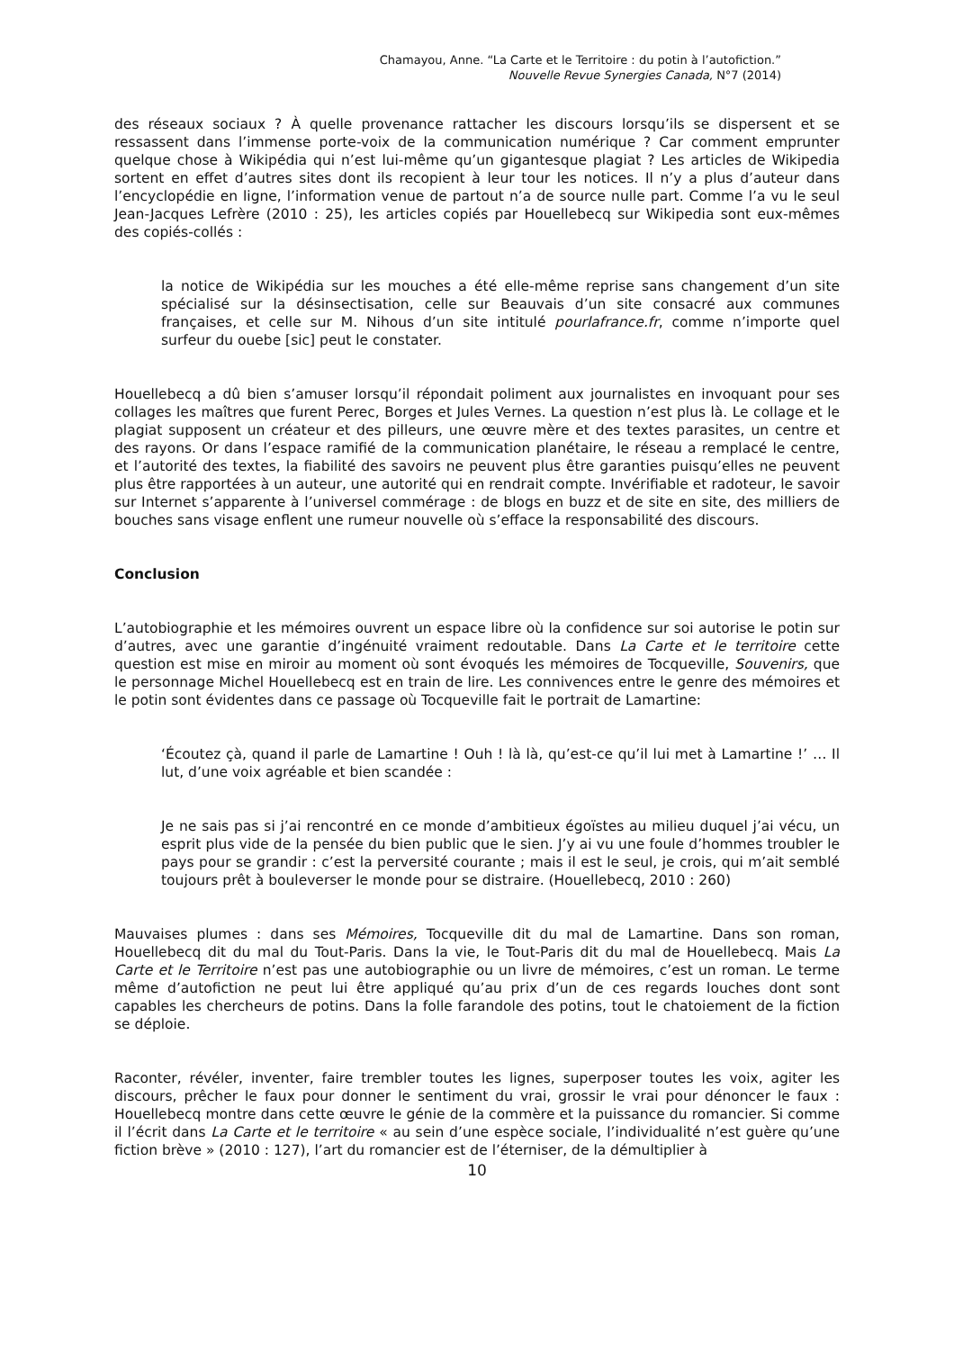Chamayou, Anne. “La Carte et le Territoire : du potin à l’autofiction.”
Nouvelle Revue Synergies Canada, N°7 (2014)
des réseaux sociaux ? À quelle provenance rattacher les discours lorsqu’ils se dispersent et se ressassent dans l’immense porte-voix de la communication numérique ? Car comment emprunter quelque chose à Wikipédia qui n’est lui-même qu’un gigantesque plagiat ? Les articles de Wikipedia sortent en effet d’autres sites dont ils recopient à leur tour les notices. Il n’y a plus d’auteur dans l’encyclopédie en ligne, l’information venue de partout n’a de source nulle part. Comme l’a vu le seul Jean-Jacques Lefrère (2010 : 25), les articles copiés par Houellebecq sur Wikipedia sont eux-mêmes des copiés-collés :
la notice de Wikipédia sur les mouches a été elle-même reprise sans changement d’un site spécialisé sur la désinsectisation, celle sur Beauvais d’un site consacré aux communes françaises, et celle sur M. Nihous d’un site intitulé pourlafrance.fr, comme n’importe quel surfeur du ouebe [sic] peut le constater.
Houellebecq a dû bien s’amuser lorsqu’il répondait poliment aux journalistes en invoquant pour ses collages les maîtres que furent Perec, Borges et Jules Vernes. La question n’est plus là. Le collage et le plagiat supposent un créateur et des pilleurs, une œuvre mère et des textes parasites, un centre et des rayons. Or dans l’espace ramifié de la communication planétaire, le réseau a remplacé le centre, et l’autorité des textes, la fiabilité des savoirs ne peuvent plus être garanties puisqu’elles ne peuvent plus être rapportées à un auteur, une autorité qui en rendrait compte. Invérifiable et radoteur, le savoir sur Internet s’apparente à l’universel commérage : de blogs en buzz et de site en site, des milliers de bouches sans visage enflent une rumeur nouvelle où s’efface la responsabilité des discours.
Conclusion
L’autobiographie et les mémoires ouvrent un espace libre où la confidence sur soi autorise le potin sur d’autres, avec une garantie d’ingénuité vraiment redoutable. Dans La Carte et le territoire cette question est mise en miroir au moment où sont évoqués les mémoires de Tocqueville, Souvenirs, que le personnage Michel Houellebecq est en train de lire. Les connivences entre le genre des mémoires et le potin sont évidentes dans ce passage où Tocqueville fait le portrait de Lamartine:
‘Écoutez çà, quand il parle de Lamartine ! Ouh ! là là, qu’est-ce qu’il lui met à Lamartine !’ … Il lut, d’une voix agréable et bien scandée :
Je ne sais pas si j’ai rencontré en ce monde d’ambitieux égoïstes au milieu duquel j’ai vécu, un esprit plus vide de la pensée du bien public que le sien. J’y ai vu une foule d’hommes troubler le pays pour se grandir : c’est la perversité courante ; mais il est le seul, je crois, qui m’ait semblé toujours prêt à bouleverser le monde pour se distraire. (Houellebecq, 2010 : 260)
Mauvaises plumes : dans ses Mémoires, Tocqueville dit du mal de Lamartine. Dans son roman, Houellebecq dit du mal du Tout-Paris. Dans la vie, le Tout-Paris dit du mal de Houellebecq. Mais La Carte et le Territoire n’est pas une autobiographie ou un livre de mémoires, c’est un roman. Le terme même d’autofiction ne peut lui être appliqué qu’au prix d’un de ces regards louches dont sont capables les chercheurs de potins. Dans la folle farandole des potins, tout le chatoiement de la fiction se déploie.
Raconter, révéler, inventer, faire trembler toutes les lignes, superposer toutes les voix, agiter les discours, prêcher le faux pour donner le sentiment du vrai, grossir le vrai pour dénoncer le faux : Houellebecq montre dans cette œuvre le génie de la commère et la puissance du romancier. Si comme il l’écrit dans La Carte et le territoire « au sein d’une espèce sociale, l’individualité n’est guère qu’une fiction brève » (2010 : 127), l’art du romancier est de l’éterniser, de la démultiplier à
10